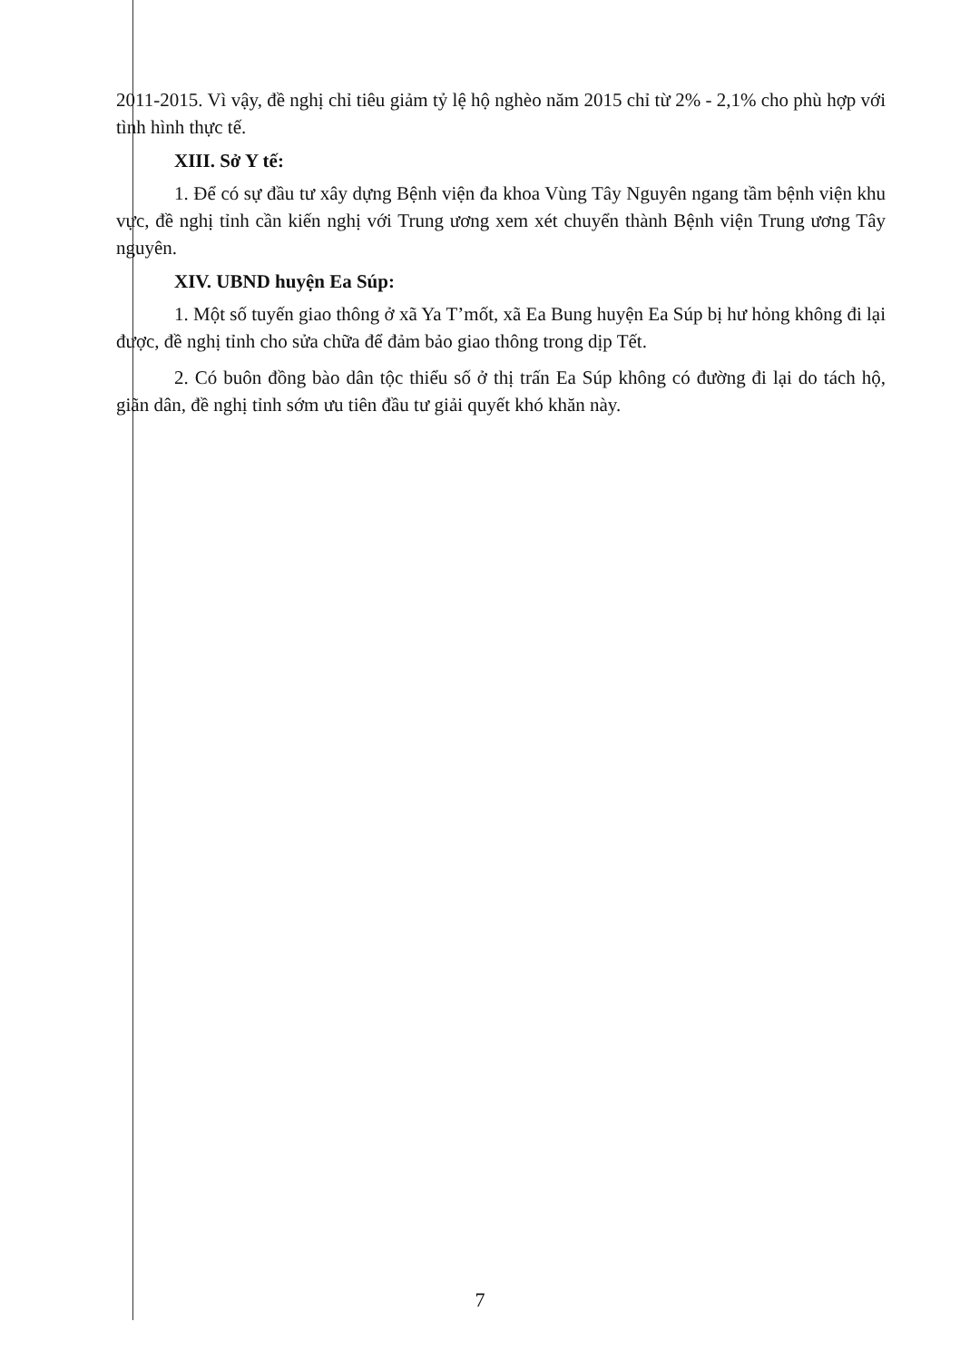2011-2015. Vì vậy, đề nghị chỉ tiêu giảm tỷ lệ hộ nghèo năm 2015 chỉ từ 2% - 2,1% cho phù hợp với tình hình thực tế.
XIII. Sở Y tế:
1. Để có sự đầu tư xây dựng Bệnh viện đa khoa Vùng Tây Nguyên ngang tầm bệnh viện khu vực, đề nghị tỉnh cần kiến nghị với Trung ương xem xét chuyển thành Bệnh viện Trung ương Tây nguyên.
XIV. UBND huyện Ea Súp:
1. Một số tuyến giao thông ở xã Ya T’mốt, xã Ea Bung huyện Ea Súp bị hư hỏng không đi lại được, đề nghị tỉnh cho sửa chữa để đảm bảo giao thông trong dịp Tết.
2. Có buôn đồng bào dân tộc thiểu số ở thị trấn Ea Súp không có đường đi lại do tách hộ, giãn dân, đề nghị tỉnh sớm ưu tiên đầu tư giải quyết khó khăn này.
7